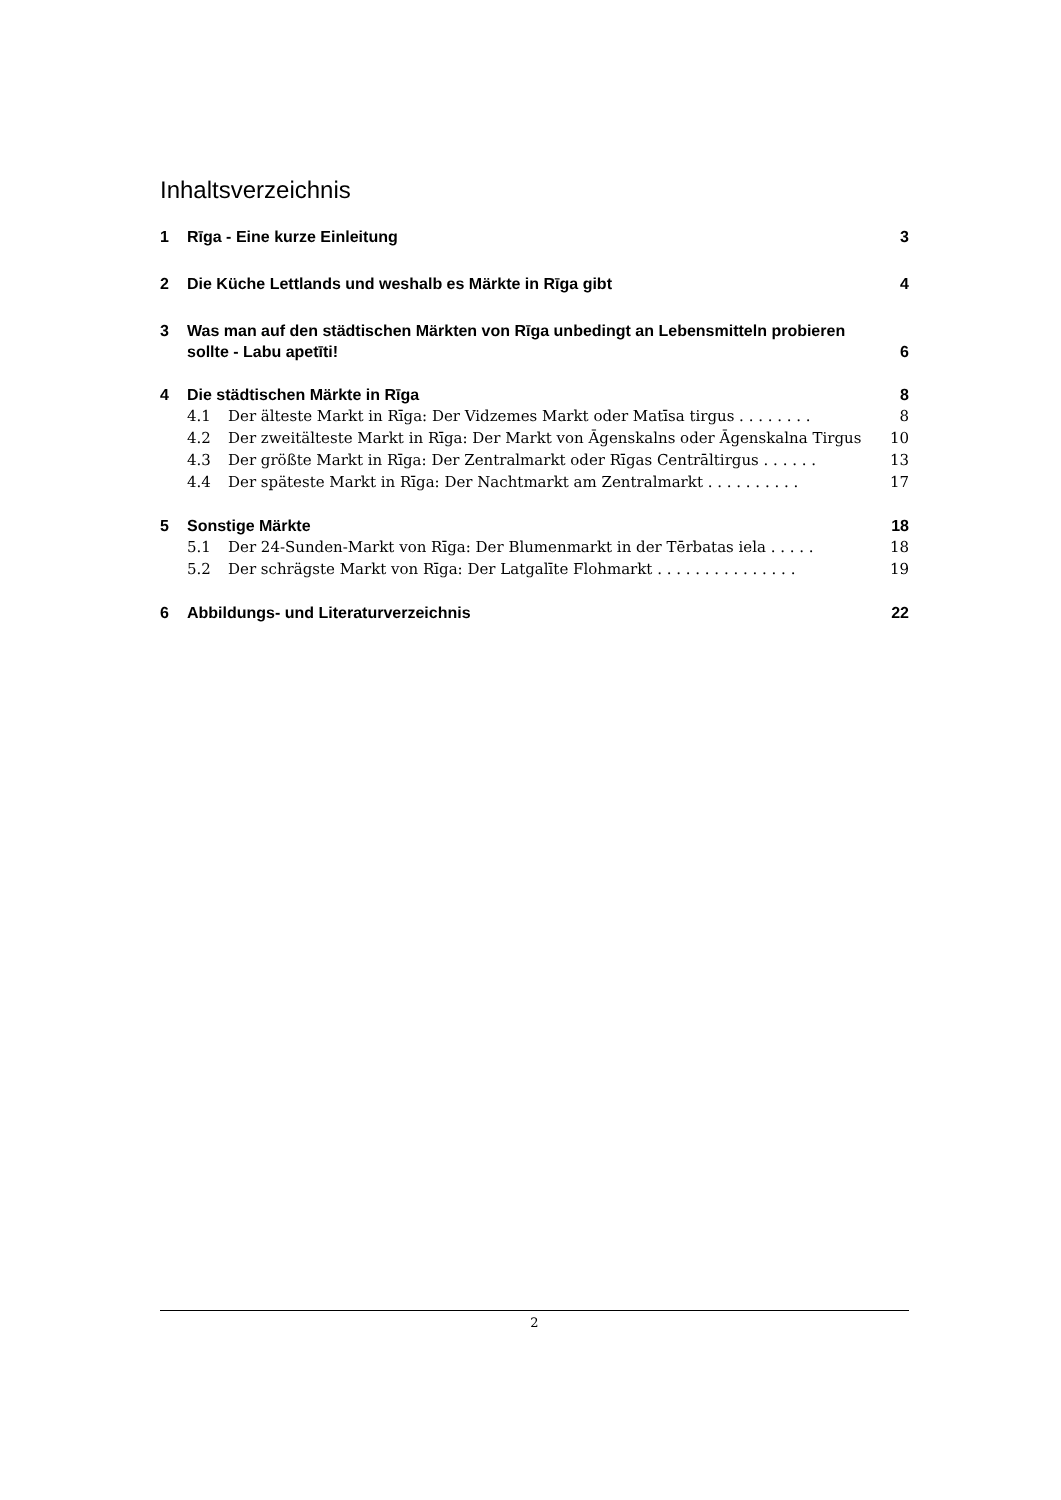Inhaltsverzeichnis
1 Rīga - Eine kurze Einleitung 3
2 Die Küche Lettlands und weshalb es Märkte in Rīga gibt 4
3 Was man auf den städtischen Märkten von Rīga unbedingt an Lebensmitteln probieren sollte - Labu apetīti! 6
4 Die städtischen Märkte in Rīga 8
4.1 Der älteste Markt in Rīga: Der Vidzemes Markt oder Matīsa tirgus . . . . . . . . 8
4.2 Der zweitälteste Markt in Rīga: Der Markt von Āgenskalns oder Āgenskalna Tirgus 10
4.3 Der größte Markt in Rīga: Der Zentralmarkt oder Rīgas Centrāltirgus . . . . . . 13
4.4 Der späteste Markt in Rīga: Der Nachtmarkt am Zentralmarkt . . . . . . . . . . 17
5 Sonstige Märkte 18
5.1 Der 24-Sunden-Markt von Rīga: Der Blumenmarkt in der Tērbatas iela . . . . . 18
5.2 Der schrägste Markt von Rīga: Der Latgalīte Flohmarkt . . . . . . . . . . . . . . . 19
6 Abbildungs- und Literaturverzeichnis 22
2